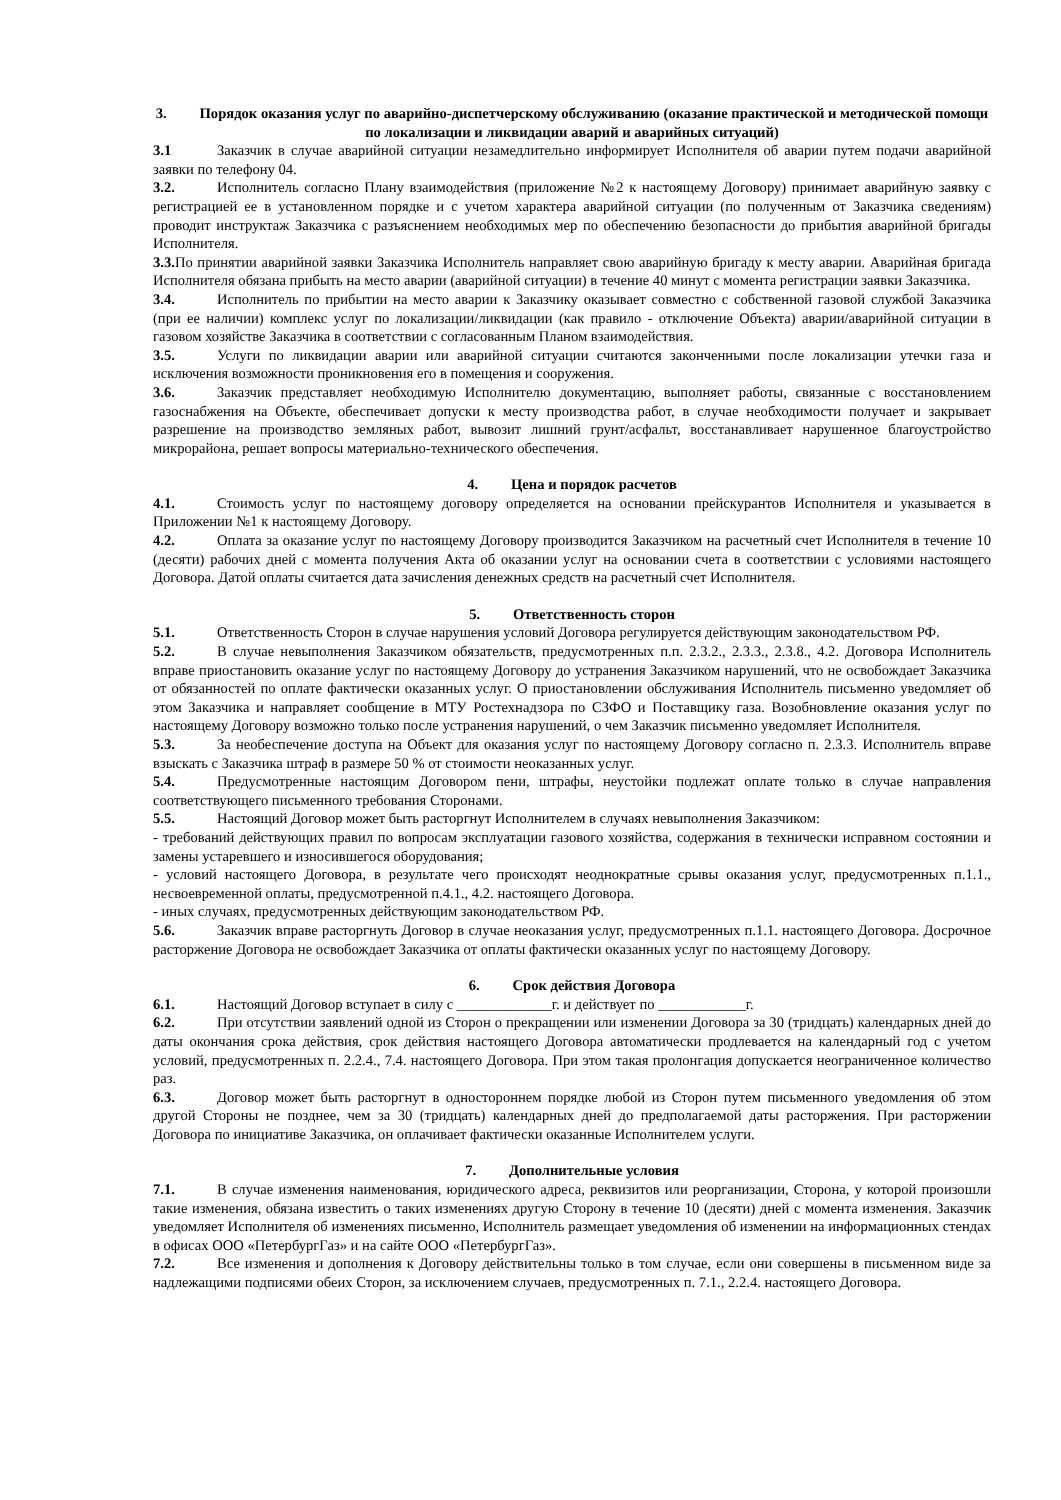3. Порядок оказания услуг по аварийно-диспетчерскому обслуживанию (оказание практической и методической помощи по локализации и ликвидации аварий и аварийных ситуаций)
3.1 Заказчик в случае аварийной ситуации незамедлительно информирует Исполнителя об аварии путем подачи аварийной заявки по телефону 04.
3.2. Исполнитель согласно Плану взаимодействия (приложение №2 к настоящему Договору) принимает аварийную заявку с регистрацией ее в установленном порядке и с учетом характера аварийной ситуации (по полученным от Заказчика сведениям) проводит инструктаж Заказчика с разъяснением необходимых мер по обеспечению безопасности до прибытия аварийной бригады Исполнителя.
3.3. По принятии аварийной заявки Заказчика Исполнитель направляет свою аварийную бригаду к месту аварии. Аварийная бригада Исполнителя обязана прибыть на место аварии (аварийной ситуации) в течение 40 минут с момента регистрации заявки Заказчика.
3.4. Исполнитель по прибытии на место аварии к Заказчику оказывает совместно с собственной газовой службой Заказчика (при ее наличии) комплекс услуг по локализации/ликвидации (как правило - отключение Объекта) аварии/аварийной ситуации в газовом хозяйстве Заказчика в соответствии с согласованным Планом взаимодействия.
3.5. Услуги по ликвидации аварии или аварийной ситуации считаются законченными после локализации утечки газа и исключения возможности проникновения его в помещения и сооружения.
3.6. Заказчик представляет необходимую Исполнителю документацию, выполняет работы, связанные с восстановлением газоснабжения на Объекте, обеспечивает допуски к месту производства работ, в случае необходимости получает и закрывает разрешение на производство земляных работ, вывозит лишний грунт/асфальт, восстанавливает нарушенное благоустройство микрорайона, решает вопросы материально-технического обеспечения.
4. Цена и порядок расчетов
4.1. Стоимость услуг по настоящему договору определяется на основании прейскурантов Исполнителя и указывается в Приложении №1 к настоящему Договору.
4.2. Оплата за оказание услуг по настоящему Договору производится Заказчиком на расчетный счет Исполнителя в течение 10 (десяти) рабочих дней с момента получения Акта об оказании услуг на основании счета в соответствии с условиями настоящего Договора. Датой оплаты считается дата зачисления денежных средств на расчетный счет Исполнителя.
5. Ответственность сторон
5.1. Ответственность Сторон в случае нарушения условий Договора регулируется действующим законодательством РФ.
5.2. В случае невыполнения Заказчиком обязательств, предусмотренных п.п. 2.3.2., 2.3.3., 2.3.8., 4.2. Договора Исполнитель вправе приостановить оказание услуг по настоящему Договору до устранения Заказчиком нарушений, что не освобождает Заказчика от обязанностей по оплате фактически оказанных услуг. О приостановлении обслуживания Исполнитель письменно уведомляет об этом Заказчика и направляет сообщение в МТУ Ростехнадзора по СЗФО и Поставщику газа. Возобновление оказания услуг по настоящему Договору возможно только после устранения нарушений, о чем Заказчик письменно уведомляет Исполнителя.
5.3. За необеспечение доступа на Объект для оказания услуг по настоящему Договору согласно п. 2.3.3. Исполнитель вправе взыскать с Заказчика штраф в размере 50 % от стоимости неоказанных услуг.
5.4. Предусмотренные настоящим Договором пени, штрафы, неустойки подлежат оплате только в случае направления соответствующего письменного требования Сторонами.
5.5. Настоящий Договор может быть расторгнут Исполнителем в случаях невыполнения Заказчиком:
- требований действующих правил по вопросам эксплуатации газового хозяйства, содержания в технически исправном состоянии и замены устаревшего и износившегося оборудования;
- условий настоящего Договора, в результате чего происходят неоднократные срывы оказания услуг, предусмотренных п.1.1., несвоевременной оплаты, предусмотренной п.4.1., 4.2. настоящего Договора.
- иных случаях, предусмотренных действующим законодательством РФ.
5.6. Заказчик вправе расторгнуть Договор в случае неоказания услуг, предусмотренных п.1.1. настоящего Договора. Досрочное расторжение Договора не освобождает Заказчика от оплаты фактически оказанных услуг по настоящему Договору.
6. Срок действия Договора
6.1. Настоящий Договор вступает в силу с _____________г. и действует по ____________г.
6.2. При отсутствии заявлений одной из Сторон о прекращении или изменении Договора за 30 (тридцать) календарных дней до даты окончания срока действия, срок действия настоящего Договора автоматически продлевается на календарный год с учетом условий, предусмотренных п. 2.2.4., 7.4. настоящего Договора. При этом такая пролонгация допускается неограниченное количество раз.
6.3. Договор может быть расторгнут в одностороннем порядке любой из Сторон путем письменного уведомления об этом другой Стороны не позднее, чем за 30 (тридцать) календарных дней до предполагаемой даты расторжения. При расторжении Договора по инициативе Заказчика, он оплачивает фактически оказанные Исполнителем услуги.
7. Дополнительные условия
7.1. В случае изменения наименования, юридического адреса, реквизитов или реорганизации, Сторона, у которой произошли такие изменения, обязана известить о таких изменениях другую Сторону в течение 10 (десяти) дней с момента изменения. Заказчик уведомляет Исполнителя об изменениях письменно, Исполнитель размещает уведомления об изменении на информационных стендах в офисах ООО «ПетербургГаз» и на сайте ООО «ПетербургГаз».
7.2. Все изменения и дополнения к Договору действительны только в том случае, если они совершены в письменном виде за надлежащими подписями обеих Сторон, за исключением случаев, предусмотренных п. 7.1., 2.2.4. настоящего Договора.